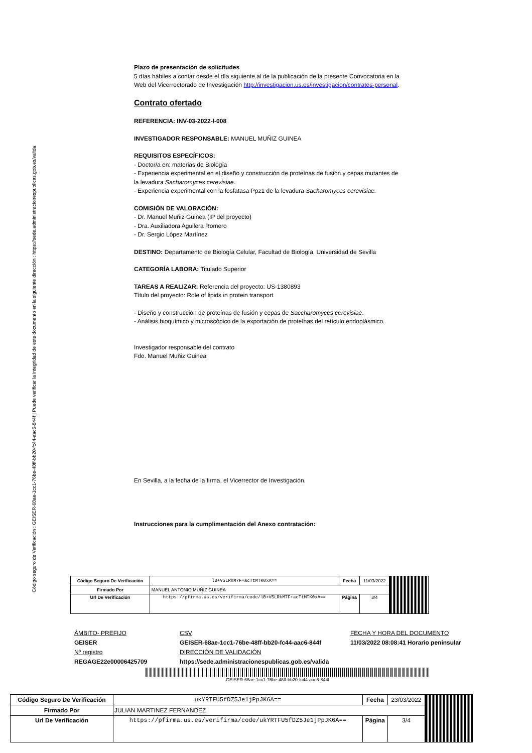Código seguro de Verificación : GEISER-68ae-1cc1-76be-48ff-bb20-fc44-aac6-844f | Puede verificar la integridad de este documento en la siguiente dirección : https://sede.administracionespublicas.gob.es/valida
Plazo de presentación de solicitudes
5 días hábiles a contar desde el día siguiente al de la publicación de la presente Convocatoria en la Web del Vicerrectorado de Investigación http://investigacion.us.es/investigacion/contratos-personal.
Contrato ofertado
REFERENCIA: INV-03-2022-I-008
INVESTIGADOR RESPONSABLE: MANUEL MUÑIZ GUINEA
REQUISITOS ESPECÍFICOS:
- Doctor/a en: materias de Biología
- Experiencia experimental en el diseño y construcción de proteínas de fusión y cepas mutantes de la levadura Sacharomyces cerevisiae.
- Experiencia experimental con la fosfatasa Ppz1 de la levadura Sacharomyces cerevisiae.
COMISIÓN DE VALORACIÓN:
- Dr. Manuel Muñiz Guinea (IP del proyecto)
- Dra. Auxiliadora Aguilera Romero
- Dr. Sergio López Martínez
DESTINO: Departamento de Biología Celular, Facultad de Biología, Universidad de Sevilla
CATEGORÍA LABORA: Titulado Superior
TAREAS A REALIZAR: Referencia del proyecto: US-1380893
Título del proyecto: Role of lipids in protein transport
- Diseño y construcción de proteínas de fusión y cepas de Saccharomyces cerevisiae.
- Análisis bioquímico y microscópico de la exportación de proteínas del retículo endoplásmico.
Investigador responsable del contrato
Fdo. Manuel Muñiz Guinea
En Sevilla, a la fecha de la firma, el Vicerrector de Investigación.
Instrucciones para la cumplimentación del Anexo contratación:
| Código Seguro De Verificación | lB+V5LRhM7F+acTtMTK0xA== | Fecha | 11/03/2022 | |
| Firmado Por | MANUEL ANTONIO MUÑIZ GUINEA | | | |
| Url De Verificación | https://pfirma.us.es/verifirma/code/lB+V5LRhM7F+acTtMTK0xA== | Página | 3/4 | |
ÁMBITO- PREFIJO
GEISER
Nº registro
REGAGE22e00006425709
CSV
GEISER-68ae-1cc1-76be-48ff-bb20-fc44-aac6-844f
DIRECCIÓN DE VALIDACIÓN
https://sede.administracionespublicas.gob.es/valida
FECHA Y HORA DEL DOCUMENTO
11/03/2022 08:08:41 Horario peninsular
GEISER-68ae-1cc1-76be-48ff-bb20-fc44-aac6-844f
| Código Seguro De Verificación | ukYRTFU5fDZ5Je1jPpJK6A== | Fecha | 23/03/2022 | |
| Firmado Por | JULIAN MARTINEZ FERNANDEZ | | | |
| Url De Verificación | https://pfirma.us.es/verifirma/code/ukYRTFU5fDZ5Je1jPpJK6A== | Página | 3/4 | |